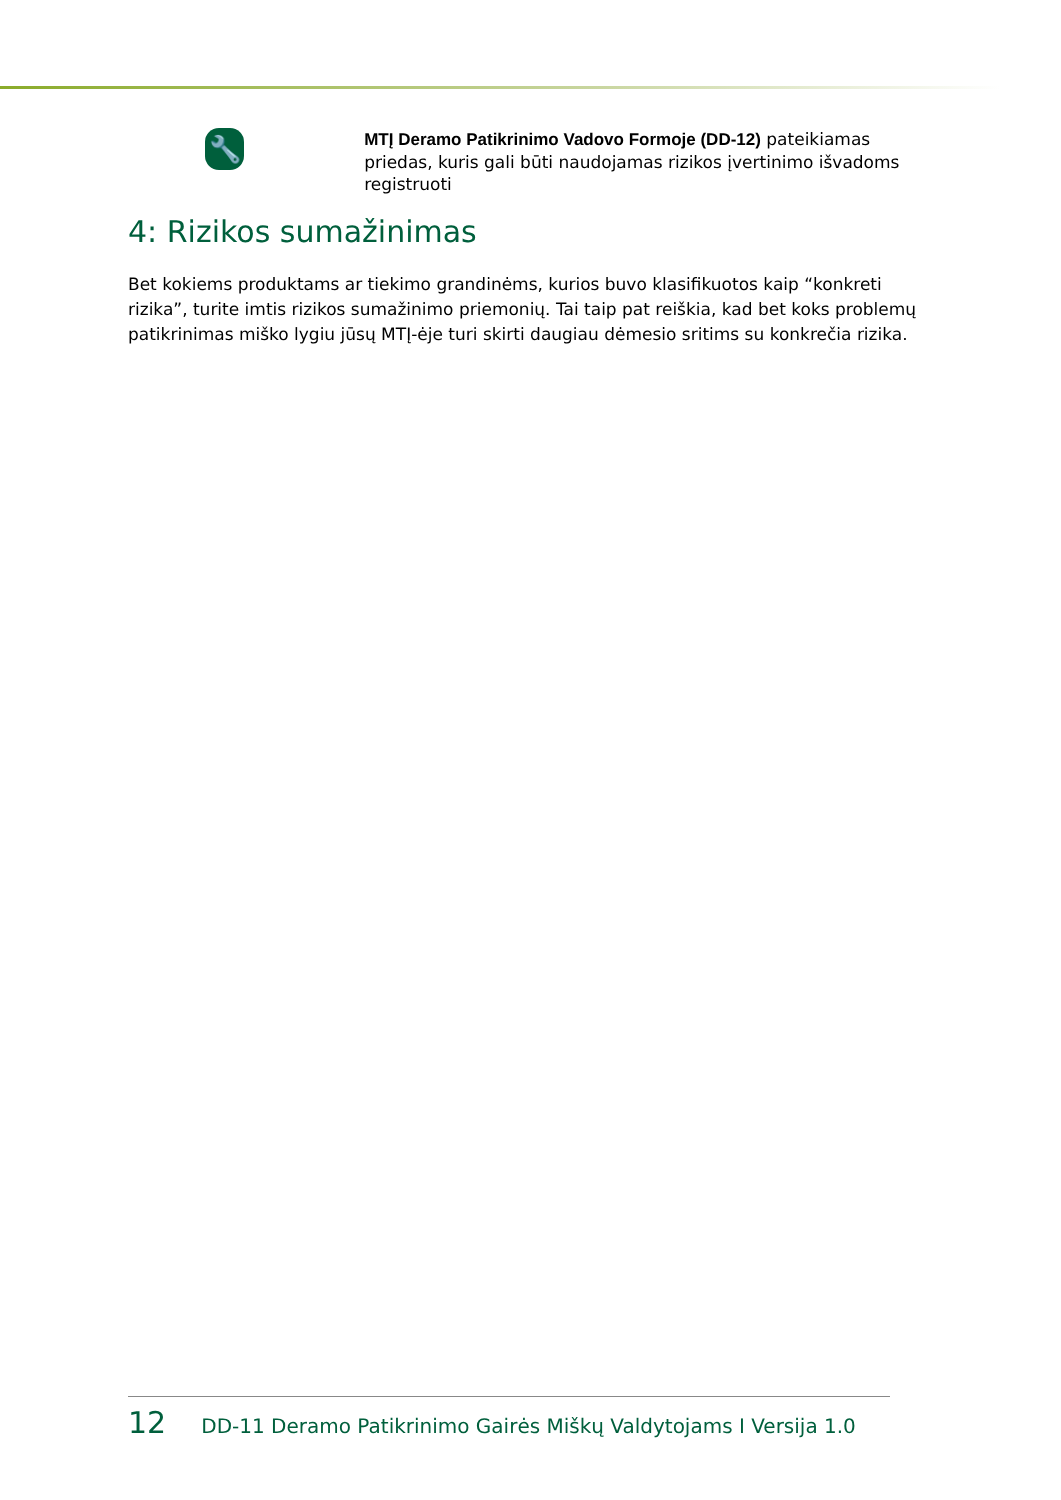🔧
MTĮ Deramo Patikrinimo Vadovo Formoje (DD-12) pateikiamas priedas, kuris gali būti naudojamas rizikos įvertinimo išvadoms registruoti
4: Rizikos sumažinimas
Bet kokiems produktams ar tiekimo grandinėms, kurios buvo klasifikuotos kaip “konkreti rizika”, turite imtis rizikos sumažinimo priemonių. Tai taip pat reiškia, kad bet koks problemų patikrinimas miško lygiu jūsų MTĮ-ėje turi skirti daugiau dėmesio sritims su konkrečia rizika.
12 DD-11 Deramo Patikrinimo Gairės Miškų Valdytojams I Versija 1.0